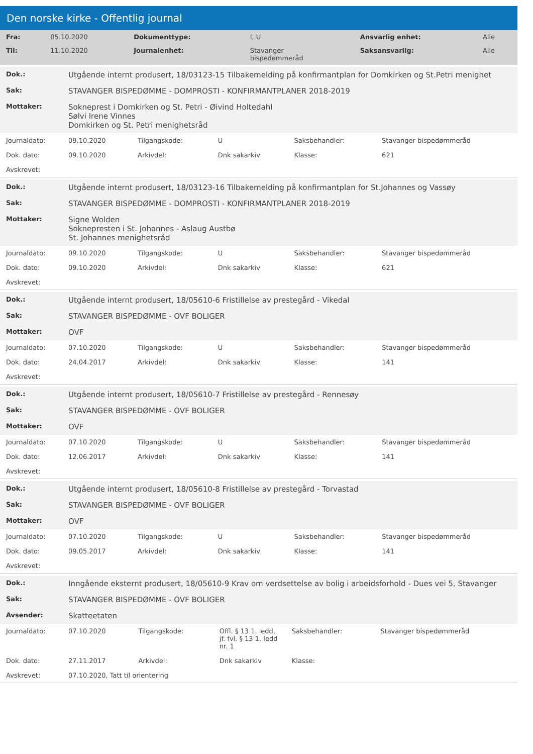Den norske kirke - Offentlig journal
| Fra: | 05.10.2020 | Dokumenttype: | I, U | Ansvarlig enhet: | Alle |
| Til: | 11.10.2020 | Journalenhet: | Stavanger bispedømmeråd | Saksansvarlig: | Alle |
| Dok.: | Utgående internt produsert, 18/03123-15 Tilbakemelding på konfirmantplan for Domkirken og St.Petri menighet | | | | |
| Sak: | STAVANGER BISPEDØMME - DOMPROSTI - KONFIRMANTPLANER 2018-2019 | | | | |
| Mottaker: | Sokneprest i Domkirken og St. Petri - Øivind Holtedahl Sølvi Irene Vinnes Domkirken og St. Petri menighetsråd | | | | |
| Journaldato: | 09.10.2020 | Tilgangskode: | U | Saksbehandler: | Stavanger bispedømmeråd |
| Dok. dato: | 09.10.2020 | Arkivdel: | Dnk sakarkiv | Klasse: | 621 |
| Avskrevet: | | | | | |
| Dok.: | Utgående internt produsert, 18/03123-16 Tilbakemelding på konfirmantplan for St.Johannes og Vassøy | | | | |
| Sak: | STAVANGER BISPEDØMME - DOMPROSTI - KONFIRMANTPLANER 2018-2019 | | | | |
| Mottaker: | Signe Wolden Soknepresten i St. Johannes - Aslaug Austbø St. Johannes menighetsråd | | | | |
| Journaldato: | 09.10.2020 | Tilgangskode: | U | Saksbehandler: | Stavanger bispedømmeråd |
| Dok. dato: | 09.10.2020 | Arkivdel: | Dnk sakarkiv | Klasse: | 621 |
| Avskrevet: | | | | | |
| Dok.: | Utgående internt produsert, 18/05610-6 Fristillelse av prestegård - Vikedal | | | | |
| Sak: | STAVANGER BISPEDØMME - OVF BOLIGER | | | | |
| Mottaker: | OVF | | | | |
| Journaldato: | 07.10.2020 | Tilgangskode: | U | Saksbehandler: | Stavanger bispedømmeråd |
| Dok. dato: | 24.04.2017 | Arkivdel: | Dnk sakarkiv | Klasse: | 141 |
| Avskrevet: | | | | | |
| Dok.: | Utgående internt produsert, 18/05610-7 Fristillelse av prestegård - Rennesøy | | | | |
| Sak: | STAVANGER BISPEDØMME - OVF BOLIGER | | | | |
| Mottaker: | OVF | | | | |
| Journaldato: | 07.10.2020 | Tilgangskode: | U | Saksbehandler: | Stavanger bispedømmeråd |
| Dok. dato: | 12.06.2017 | Arkivdel: | Dnk sakarkiv | Klasse: | 141 |
| Avskrevet: | | | | | |
| Dok.: | Utgående internt produsert, 18/05610-8 Fristillelse av prestegård - Torvastad | | | | |
| Sak: | STAVANGER BISPEDØMME - OVF BOLIGER | | | | |
| Mottaker: | OVF | | | | |
| Journaldato: | 07.10.2020 | Tilgangskode: | U | Saksbehandler: | Stavanger bispedømmeråd |
| Dok. dato: | 09.05.2017 | Arkivdel: | Dnk sakarkiv | Klasse: | 141 |
| Avskrevet: | | | | | |
| Dok.: | Inngående eksternt produsert, 18/05610-9 Krav om verdsettelse av bolig i arbeidsforhold - Dues vei 5, Stavanger | | | | |
| Sak: | STAVANGER BISPEDØMME - OVF BOLIGER | | | | |
| Avsender: | Skatteetaten | | | | |
| Journaldato: | 07.10.2020 | Tilgangskode: | Offl. § 13 1. ledd, jf. fvl. § 13 1. ledd nr. 1 | Saksbehandler: | Stavanger bispedømmeråd |
| Dok. dato: | 27.11.2017 | Arkivdel: | Dnk sakarkiv | Klasse: | |
| Avskrevet: | 07.10.2020, Tatt til orientering | | | | |